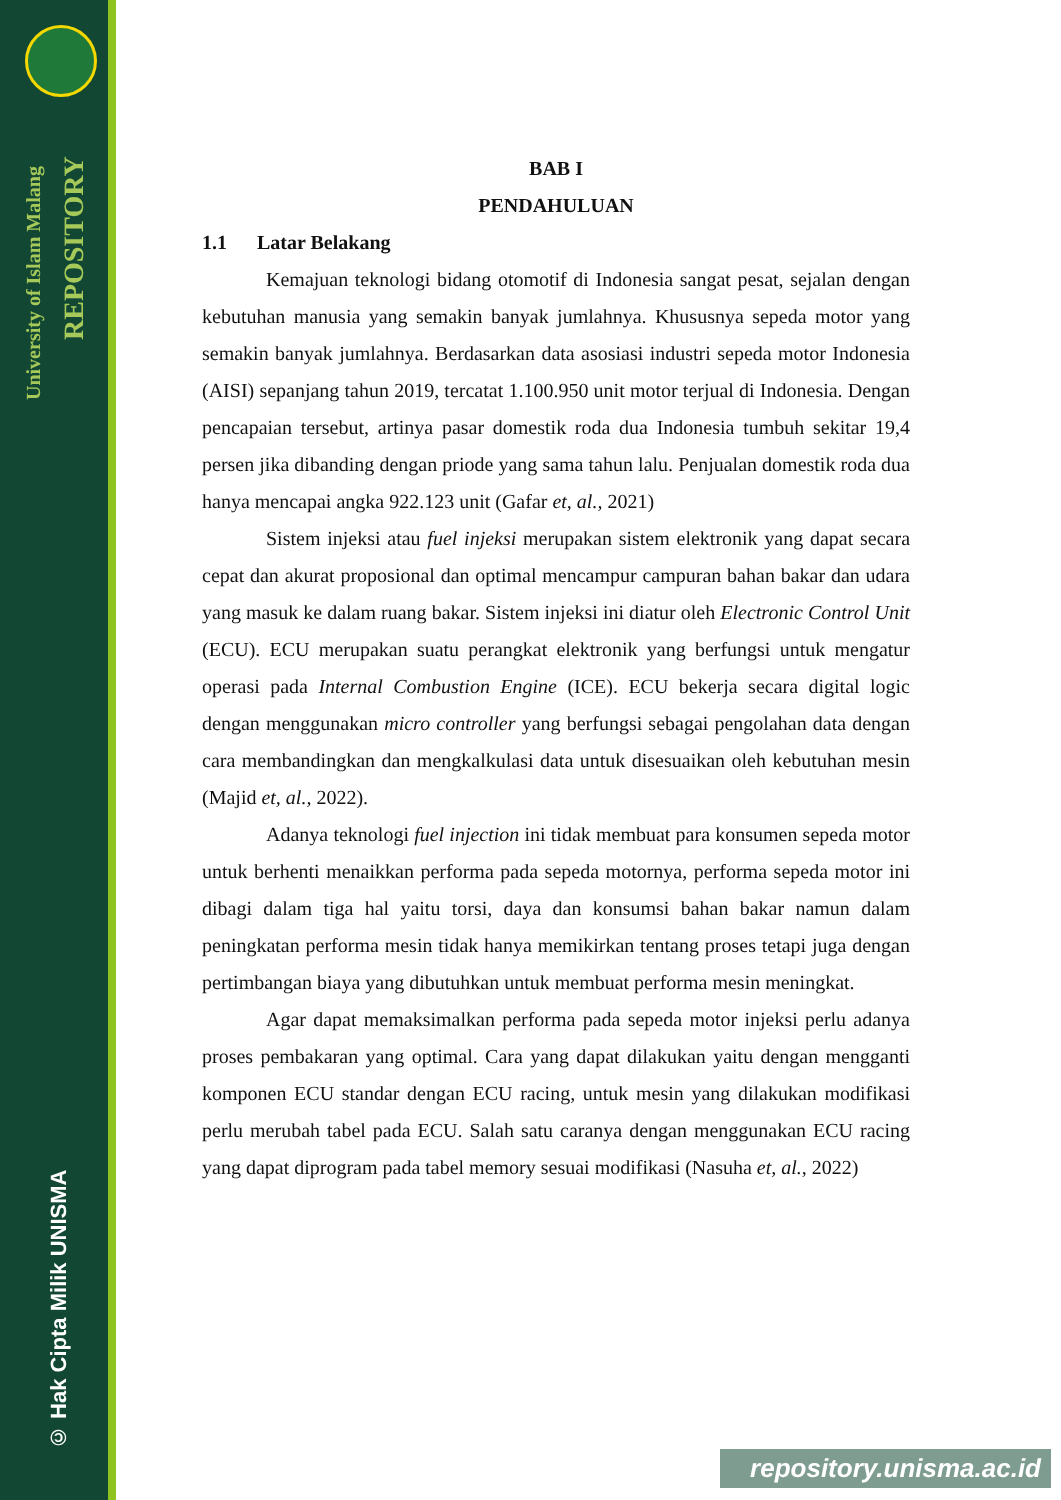University of Islam Malang
REPOSITORY
© Hak Cipta Milik UNISMA
BAB I
PENDAHULUAN
1.1 Latar Belakang
Kemajuan teknologi bidang otomotif di Indonesia sangat pesat, sejalan dengan kebutuhan manusia yang semakin banyak jumlahnya. Khususnya sepeda motor yang semakin banyak jumlahnya. Berdasarkan data asosiasi industri sepeda motor Indonesia (AISI) sepanjang tahun 2019, tercatat 1.100.950 unit motor terjual di Indonesia. Dengan pencapaian tersebut, artinya pasar domestik roda dua Indonesia tumbuh sekitar 19,4 persen jika dibanding dengan priode yang sama tahun lalu. Penjualan domestik roda dua hanya mencapai angka 922.123 unit (Gafar et, al., 2021)
Sistem injeksi atau fuel injeksi merupakan sistem elektronik yang dapat secara cepat dan akurat proposional dan optimal mencampur campuran bahan bakar dan udara yang masuk ke dalam ruang bakar. Sistem injeksi ini diatur oleh Electronic Control Unit (ECU). ECU merupakan suatu perangkat elektronik yang berfungsi untuk mengatur operasi pada Internal Combustion Engine (ICE). ECU bekerja secara digital logic dengan menggunakan micro controller yang berfungsi sebagai pengolahan data dengan cara membandingkan dan mengkalkulasi data untuk disesuaikan oleh kebutuhan mesin (Majid et, al., 2022).
Adanya teknologi fuel injection ini tidak membuat para konsumen sepeda motor untuk berhenti menaikkan performa pada sepeda motornya, performa sepeda motor ini dibagi dalam tiga hal yaitu torsi, daya dan konsumsi bahan bakar namun dalam peningkatan performa mesin tidak hanya memikirkan tentang proses tetapi juga dengan pertimbangan biaya yang dibutuhkan untuk membuat performa mesin meningkat.
Agar dapat memaksimalkan performa pada sepeda motor injeksi perlu adanya proses pembakaran yang optimal. Cara yang dapat dilakukan yaitu dengan mengganti komponen ECU standar dengan ECU racing, untuk mesin yang dilakukan modifikasi perlu merubah tabel pada ECU. Salah satu caranya dengan menggunakan ECU racing yang dapat diprogram pada tabel memory sesuai modifikasi (Nasuha et, al., 2022)
repository.unisma.ac.id